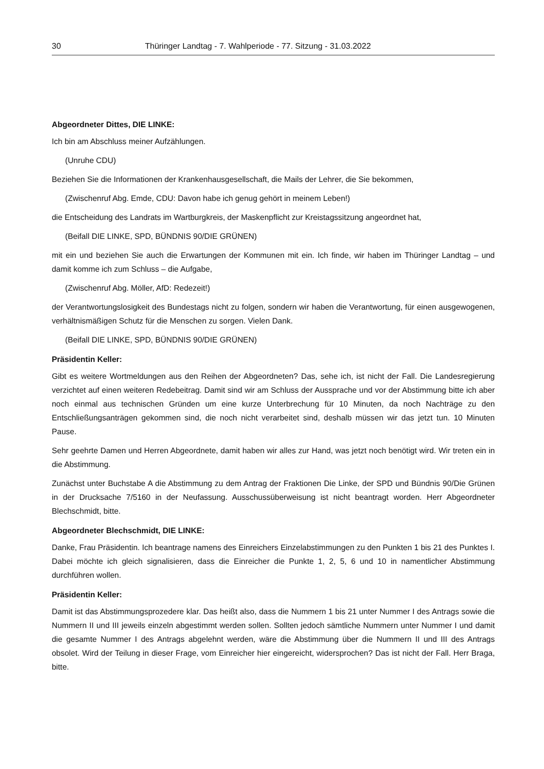30 Thüringer Landtag - 7. Wahlperiode - 77. Sitzung - 31.03.2022
Abgeordneter Dittes, DIE LINKE:
Ich bin am Abschluss meiner Aufzählungen.
(Unruhe CDU)
Beziehen Sie die Informationen der Krankenhausgesellschaft, die Mails der Lehrer, die Sie bekommen,
(Zwischenruf Abg. Emde, CDU: Davon habe ich genug gehört in meinem Leben!)
die Entscheidung des Landrats im Wartburgkreis, der Maskenpflicht zur Kreistagssitzung angeordnet hat,
(Beifall DIE LINKE, SPD, BÜNDNIS 90/DIE GRÜNEN)
mit ein und beziehen Sie auch die Erwartungen der Kommunen mit ein. Ich finde, wir haben im Thüringer Landtag – und damit komme ich zum Schluss – die Aufgabe,
(Zwischenruf Abg. Möller, AfD: Redezeit!)
der Verantwortungslosigkeit des Bundestags nicht zu folgen, sondern wir haben die Verantwortung, für einen ausgewogenen, verhältnismäßigen Schutz für die Menschen zu sorgen. Vielen Dank.
(Beifall DIE LINKE, SPD, BÜNDNIS 90/DIE GRÜNEN)
Präsidentin Keller:
Gibt es weitere Wortmeldungen aus den Reihen der Abgeordneten? Das, sehe ich, ist nicht der Fall. Die Landesregierung verzichtet auf einen weiteren Redebeitrag. Damit sind wir am Schluss der Aussprache und vor der Abstimmung bitte ich aber noch einmal aus technischen Gründen um eine kurze Unterbrechung für 10 Minuten, da noch Nachträge zu den Entschließungsanträgen gekommen sind, die noch nicht verarbeitet sind, deshalb müssen wir das jetzt tun. 10 Minuten Pause.
Sehr geehrte Damen und Herren Abgeordnete, damit haben wir alles zur Hand, was jetzt noch benötigt wird. Wir treten ein in die Abstimmung.
Zunächst unter Buchstabe A die Abstimmung zu dem Antrag der Fraktionen Die Linke, der SPD und Bündnis 90/Die Grünen in der Drucksache 7/5160 in der Neufassung. Ausschussüberweisung ist nicht beantragt worden. Herr Abgeordneter Blechschmidt, bitte.
Abgeordneter Blechschmidt, DIE LINKE:
Danke, Frau Präsidentin. Ich beantrage namens des Einreichers Einzelabstimmungen zu den Punkten 1 bis 21 des Punktes I. Dabei möchte ich gleich signalisieren, dass die Einreicher die Punkte 1, 2, 5, 6 und 10 in namentlicher Abstimmung durchführen wollen.
Präsidentin Keller:
Damit ist das Abstimmungsprozedere klar. Das heißt also, dass die Nummern 1 bis 21 unter Nummer I des Antrags sowie die Nummern II und III jeweils einzeln abgestimmt werden sollen. Sollten jedoch sämtliche Nummern unter Nummer I und damit die gesamte Nummer I des Antrags abgelehnt werden, wäre die Abstimmung über die Nummern II und III des Antrags obsolet. Wird der Teilung in dieser Frage, vom Einreicher hier eingereicht, widersprochen? Das ist nicht der Fall. Herr Braga, bitte.